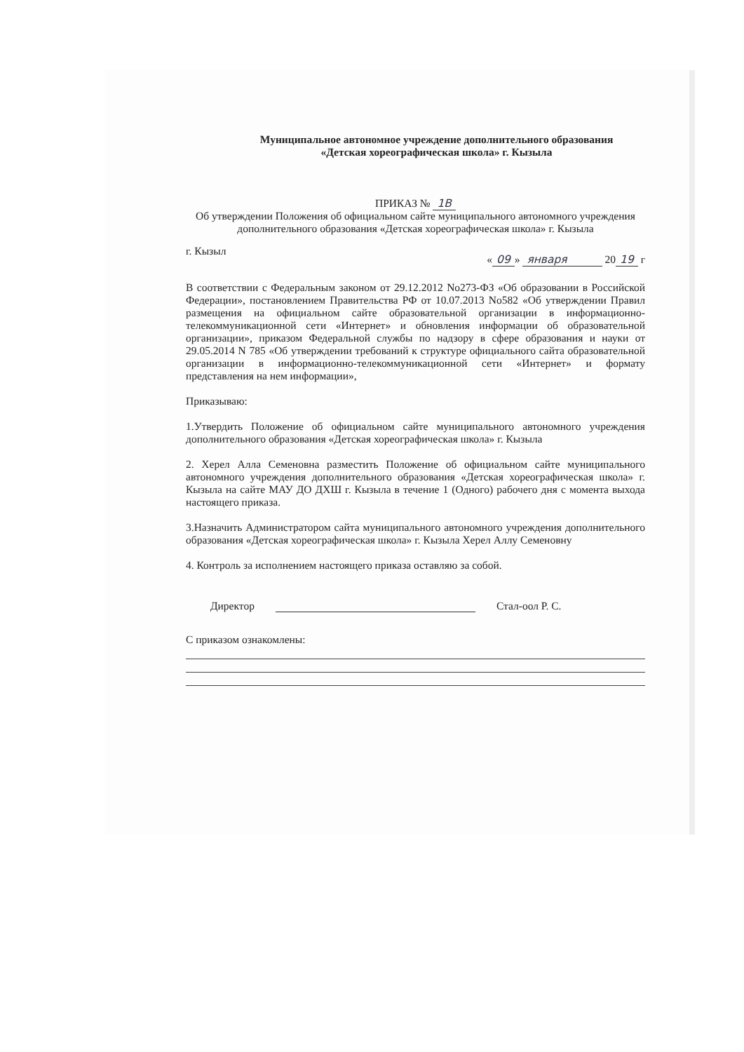Муниципальное автономное учреждение дополнительного образования
«Детская хореографическая школа» г. Кызыла
ПРИКАЗ № 1В
Об утверждении Положения об официальном сайте муниципального автономного учреждения дополнительного образования «Детская хореографическая школа» г. Кызыла
г. Кызыл « 09 » января 20 19 г
В соответствии с Федеральным законом от 29.12.2012 No273-ФЗ «Об образовании в Российской Федерации», постановлением Правительства РФ от 10.07.2013 No582 «Об утверждении Правил размещения на официальном сайте образовательной организации в информационно-телекоммуникационной сети «Интернет» и обновления информации об образовательной организации», приказом Федеральной службы по надзору в сфере образования и науки от 29.05.2014 N 785 «Об утверждении требований к структуре официального сайта образовательной организации в информационно-телекоммуникационной сети «Интернет» и формату представления на нем информации»,
Приказываю:
1.Утвердить Положение об официальном сайте муниципального автономного учреждения дополнительного образования «Детская хореографическая школа» г. Кызыла
2. Херел Алла Семеновна разместить Положение об официальном сайте муниципального автономного учреждения дополнительного образования «Детская хореографическая школа» г. Кызыла на сайте МАУ ДО ДХШ г. Кызыла в течение 1 (Одного) рабочего дня с момента выхода настоящего приказа.
3.Назначить Администратором сайта муниципального автономного учреждения дополнительного образования «Детская хореографическая школа» г. Кызыла Херел Аллу Семеновну
4. Контроль за исполнением настоящего приказа оставляю за собой.
Директор Стал-оол Р. С.
С приказом ознакомлены: